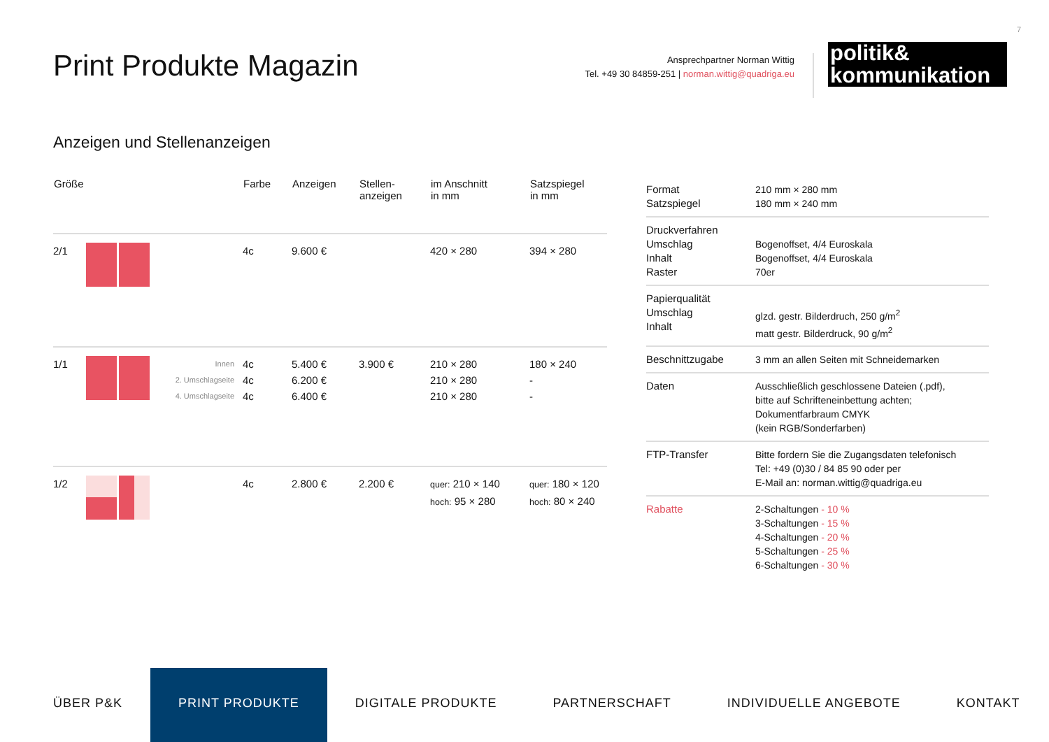7
Print Produkte Magazin
Ansprechpartner Norman Wittig
Tel. +49 30 84859-251 | norman.wittig@quadriga.eu
politik&
kommunikation
Anzeigen und Stellenanzeigen
| Größe | | | Farbe | Anzeigen | Stellen- anzeigen | im Anschnitt in mm | Satzspiegel in mm |
| --- | --- | --- | --- | --- | --- | --- | --- |
| 2/1 | | | 4c | 9.600 € | | 420 × 280 | 394 × 280 |
| 1/1 | | Innen 2. Umschlagseite 4. Umschlagseite | 4c 4c 4c | 5.400 € 6.200 € 6.400 € | 3.900 € | 210 × 280 210 × 280 210 × 280 | 180 × 240 - - |
| 1/2 | | | 4c | 2.800 € | 2.200 € | quer: 210 × 140 hoch: 95 × 280 | quer: 180 × 120 hoch: 80 × 240 |
| Format Satzspiegel | 210 mm × 280 mm 180 mm × 240 mm |
| Druckverfahren Umschlag Inhalt Raster | Bogenoffset, 4/4 Euroskala Bogenoffset, 4/4 Euroskala 70er |
| Papierqualität Umschlag Inhalt | glzd. gestr. Bilderdruch, 250 g/m<sup>2</sup> matt gestr. Bilderdruck, 90 g/m<sup>2</sup> |
| Beschnittzugabe | 3 mm an allen Seiten mit Schneidemarken |
| Daten | Ausschließlich geschlossene Dateien (.pdf), bitte auf Schrifteneinbettung achten; Dokumentfarbraum CMYK (kein RGB/Sonderfarben) |
| FTP-Transfer | Bitte fordern Sie die Zugangsdaten telefonisch Tel: +49 (0)30 / 84 85 90 oder per E-Mail an: norman.wittig@quadriga.eu |
| Rabatte | 2-Schaltungen - 10 % 3-Schaltungen - 15 % 4-Schaltungen - 20 % 5-Schaltungen - 25 % 6-Schaltungen - 30 % |
ÜBER P&K PRINT PRODUKTE DIGITALE PRODUKTE PARTNERSCHAFT INDIVIDUELLE ANGEBOTE KONTAKT